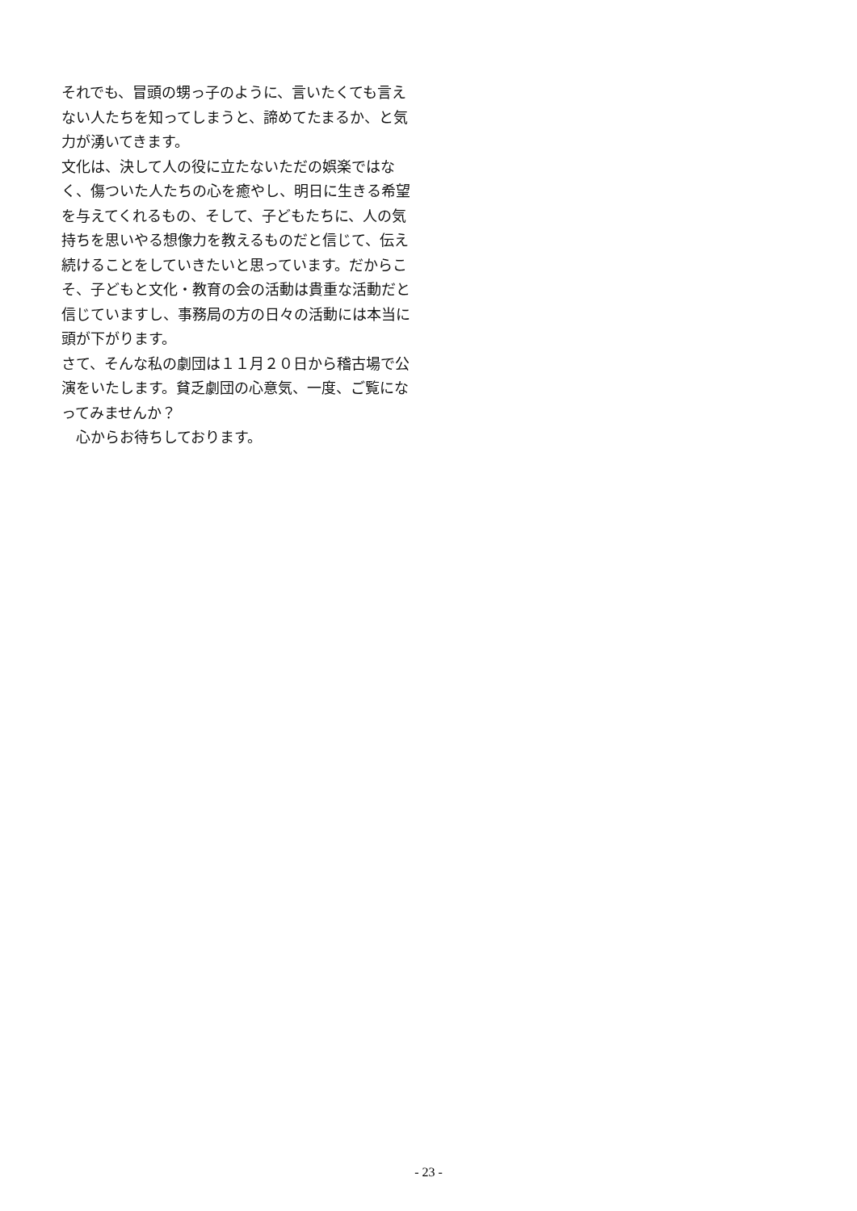それでも、冒頭の甥っ子のように、言いたくても言えない人たちを知ってしまうと、諦めてたまるか、と気力が湧いてきます。
文化は、決して人の役に立たないただの娯楽ではなく、傷ついた人たちの心を癒やし、明日に生きる希望を与えてくれるもの、そして、子どもたちに、人の気持ちを思いやる想像力を教えるものだと信じて、伝え続けることをしていきたいと思っています。だからこそ、子どもと文化・教育の会の活動は貴重な活動だと信じていますし、事務局の方の日々の活動には本当に頭が下がります。
さて、そんな私の劇団は１１月２０日から稽古場で公演をいたします。貧乏劇団の心意気、一度、ご覧になってみませんか？
　心からお待ちしております。
- 23 -